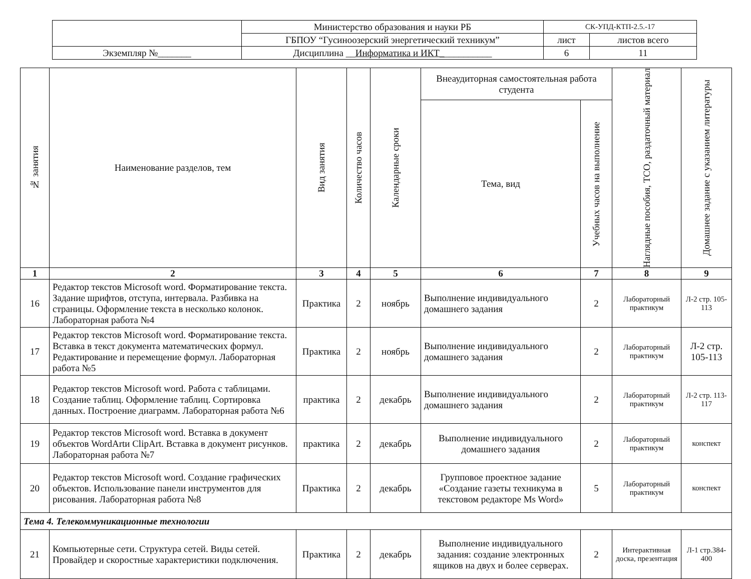| | Министерство образования и науки РБ | СК-УПД-КТП-2.5.-17 | |
| | ГБПОУ “Гусиноозерский энергетический техникум” | лист | листов всего |
| Экземпляр №_______ | Дисциплина __ Информатика и ИКТ_ __________ | 6 | 11 |
| № занятия | Наименование разделов, тем | Вид занятия | Количество часов | Календарные сроки | Внеаудиторная самостоятельная работа студента | | Наглядные пособия, ТСО, раздаточный материал | Домашнее задание с указанием литературы |
| --- | --- | --- | --- | --- | --- | --- | --- | --- |
| | | | | | Тема, вид | Учебных часов на выполнение | | |
| 1 | 2 | 3 | 4 | 5 | 6 | 7 | 8 | 9 |
| 16 | Редактор текстов Microsoft word. Форматирование текста. Задание шрифтов, отступа, интервала. Разбивка на страницы. Оформление текста в несколько колонок. Лабораторная работа №4 | Практика | 2 | ноябрь | Выполнение индивидуального домашнего задания | 2 | Лабораторный практикум | Л-2 стр. 105-113 |
| 17 | Редактор текстов Microsoft word. Форматирование текста. Вставка в текст документа математических формул. Редактирование и перемещение формул. Лабораторная работа №5 | Практика | 2 | ноябрь | Выполнение индивидуального домашнего задания | 2 | Лабораторный практикум | Л-2 стр. 105-113 |
| 18 | Редактор текстов Microsoft word. Работа с таблицами. Создание таблиц. Оформление таблиц. Сортировка данных. Построение диаграмм. Лабораторная работа №6 | практика | 2 | декабрь | Выполнение индивидуального домашнего задания | 2 | Лабораторный практикум | Л-2 стр. 113-117 |
| 19 | Редактор текстов Microsoft word. Вставка в документ объектов WordArtи ClipArt. Вставка в документ рисунков. Лабораторная работа №7 | практика | 2 | декабрь | Выполнение индивидуального домашнего задания | 2 | Лабораторный практикум | конспект |
| 20 | Редактор текстов Microsoft word. Создание графических объектов. Использование панели инструментов для рисования. Лабораторная работа №8 | Практика | 2 | декабрь | Групповое проектное задание «Создание газеты техникума в текстовом редакторе Ms Word» | 5 | Лабораторный практикум | конспект |
| Тема 4. Телекоммуникационные технологии | | | | | | | | |
| 21 | Компьютерные сети. Структура сетей. Виды сетей. Провайдер и скоростные характеристики подключения. | Практика | 2 | декабрь | Выполнение индивидуального задания: создание электронных ящиков на двух и более серверах. | 2 | Интерактивная доска, презентация | Л-1 стр.384-400 |